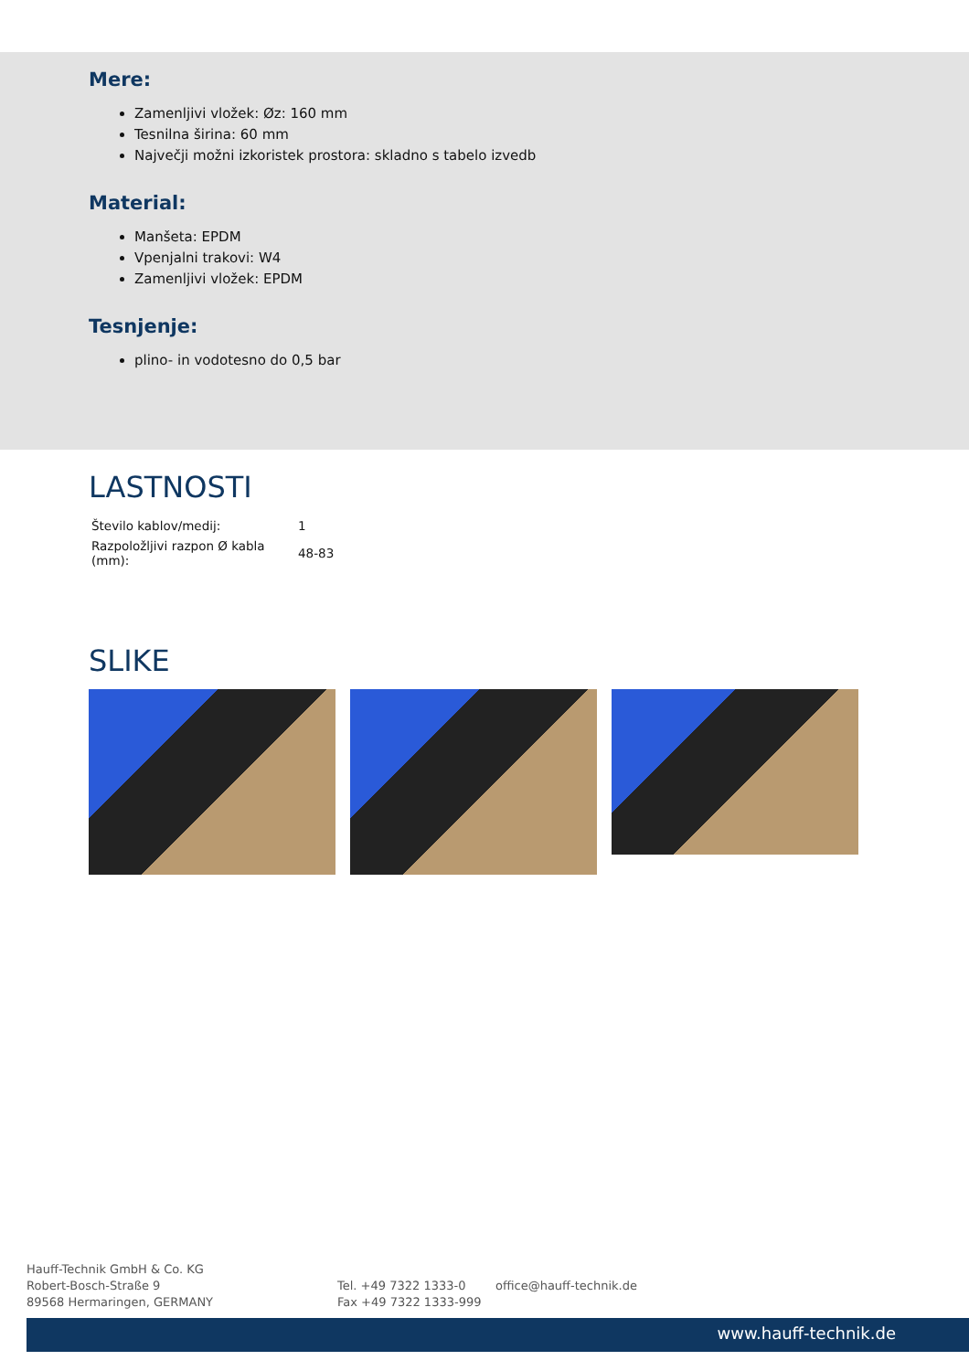Mere:
Zamenljivi vložek: Øz: 160 mm
Tesnilna širina: 60 mm
Največji možni izkoristek prostora: skladno s tabelo izvedb
Material:
Manšeta: EPDM
Vpenjalni trakovi: W4
Zamenljivi vložek: EPDM
Tesnjenje:
plino- in vodotesno do 0,5 bar
LASTNOSTI
| Število kablov/medij: | 1 |
| Razpoložljivi razpon Ø kabla (mm): | 48-83 |
SLIKE
Hauff-Technik GmbH & Co. KG
Robert-Bosch-Straße 9
89568 Hermaringen, GERMANY
Tel. +49 7322 1333-0
Fax +49 7322 1333-999
office@hauff-technik.de
www.hauff-technik.de